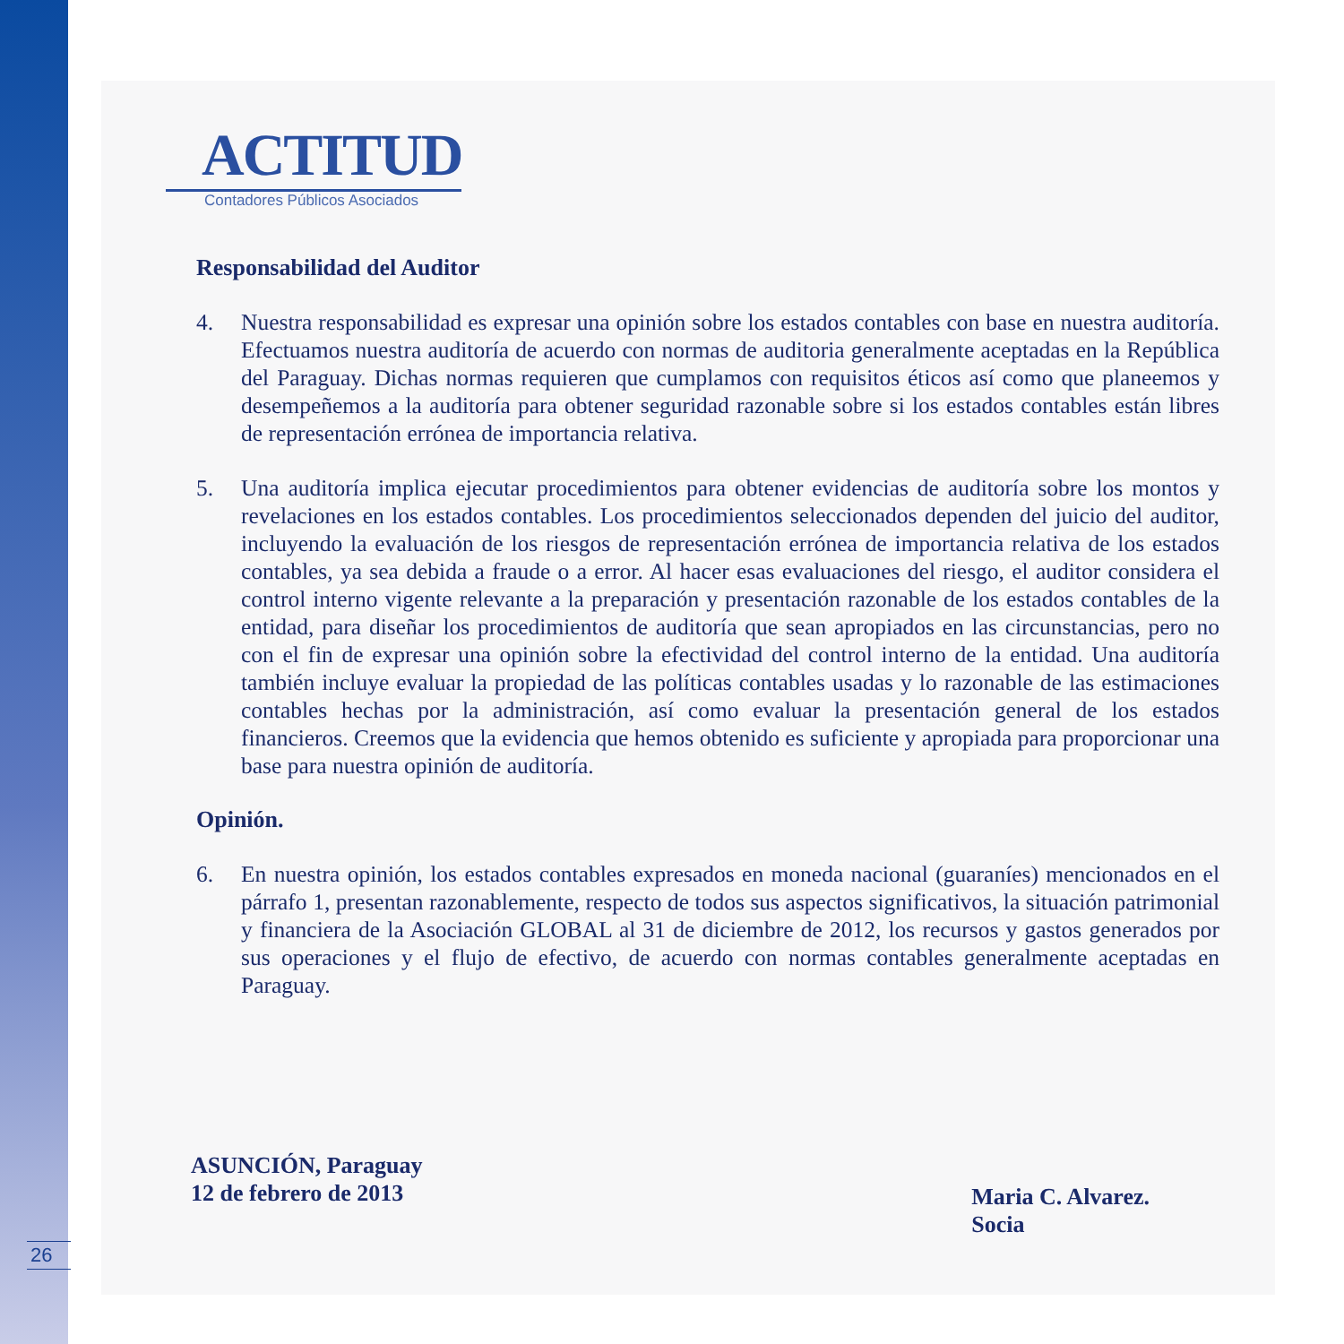26
ACTITUD
Contadores Públicos Asociados
Responsabilidad del Auditor
4. Nuestra responsabilidad es expresar una opinión sobre los estados contables con base en nuestra auditoría. Efectuamos nuestra auditoría de acuerdo con normas de auditoria generalmente aceptadas en la República del Paraguay. Dichas normas requieren que cumplamos con requisitos éticos así como que planeemos y desempeñemos a la auditoría para obtener seguridad razonable sobre si los estados contables están libres de representación errónea de importancia relativa.
5. Una auditoría implica ejecutar procedimientos para obtener evidencias de auditoría sobre los montos y revelaciones en los estados contables. Los procedimientos seleccionados dependen del juicio del auditor, incluyendo la evaluación de los riesgos de representación errónea de importancia relativa de los estados contables, ya sea debida a fraude o a error. Al hacer esas evaluaciones del riesgo, el auditor considera el control interno vigente relevante a la preparación y presentación razonable de los estados contables de la entidad, para diseñar los procedimientos de auditoría que sean apropiados en las circunstancias, pero no con el fin de expresar una opinión sobre la efectividad del control interno de la entidad. Una auditoría también incluye evaluar la propiedad de las políticas contables usadas y lo razonable de las estimaciones contables hechas por la administración, así como evaluar la presentación general de los estados financieros. Creemos que la evidencia que hemos obtenido es suficiente y apropiada para proporcionar una base para nuestra opinión de auditoría.
Opinión.
6. En nuestra opinión, los estados contables expresados en moneda nacional (guaraníes) mencionados en el párrafo 1, presentan razonablemente, respecto de todos sus aspectos significativos, la situación patrimonial y financiera de la Asociación GLOBAL al 31 de diciembre de 2012, los recursos y gastos generados por sus operaciones y el flujo de efectivo, de acuerdo con normas contables generalmente aceptadas en Paraguay.
ASUNCIÓN, Paraguay
12 de febrero de 2013
Maria C. Alvarez.
Socia